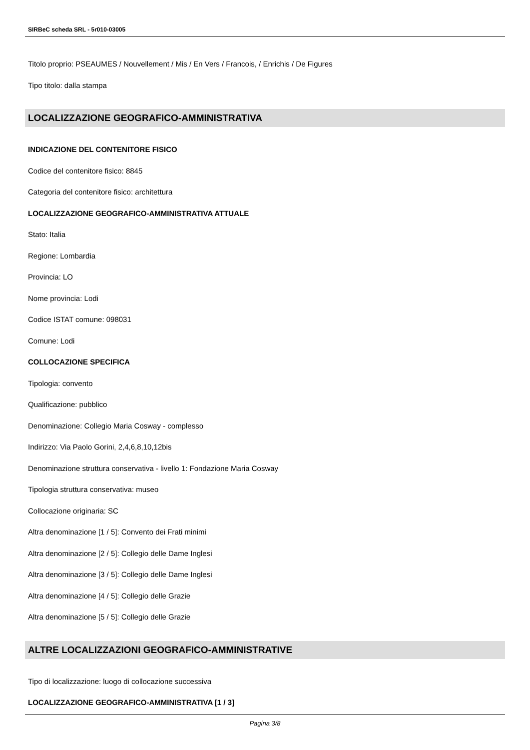SIRBeC scheda SRL - 5r010-03005
Titolo proprio: PSEAUMES / Nouvellement / Mis / En Vers / Francois, / Enrichis / De Figures
Tipo titolo: dalla stampa
LOCALIZZAZIONE GEOGRAFICO-AMMINISTRATIVA
INDICAZIONE DEL CONTENITORE FISICO
Codice del contenitore fisico: 8845
Categoria del contenitore fisico: architettura
LOCALIZZAZIONE GEOGRAFICO-AMMINISTRATIVA ATTUALE
Stato: Italia
Regione: Lombardia
Provincia: LO
Nome provincia: Lodi
Codice ISTAT comune: 098031
Comune: Lodi
COLLOCAZIONE SPECIFICA
Tipologia: convento
Qualificazione: pubblico
Denominazione: Collegio Maria Cosway - complesso
Indirizzo: Via Paolo Gorini, 2,4,6,8,10,12bis
Denominazione struttura conservativa - livello 1: Fondazione Maria Cosway
Tipologia struttura conservativa: museo
Collocazione originaria: SC
Altra denominazione [1 / 5]: Convento dei Frati minimi
Altra denominazione [2 / 5]: Collegio delle Dame Inglesi
Altra denominazione [3 / 5]: Collegio delle Dame Inglesi
Altra denominazione [4 / 5]: Collegio delle Grazie
Altra denominazione [5 / 5]: Collegio delle Grazie
ALTRE LOCALIZZAZIONI GEOGRAFICO-AMMINISTRATIVE
Tipo di localizzazione: luogo di collocazione successiva
LOCALIZZAZIONE GEOGRAFICO-AMMINISTRATIVA [1 / 3]
Pagina 3/8